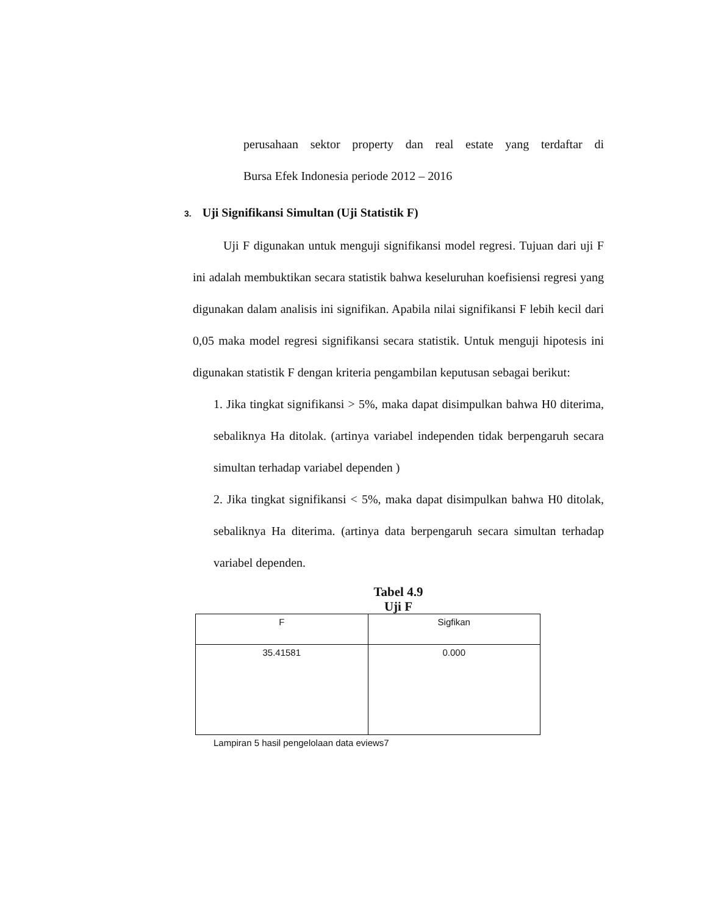perusahaan sektor property dan real estate yang terdaftar di
Bursa Efek Indonesia periode 2012 – 2016
3. Uji Signifikansi Simultan (Uji Statistik F)
Uji F digunakan untuk menguji signifikansi model regresi. Tujuan dari uji F ini adalah membuktikan secara statistik bahwa keseluruhan koefisiensi regresi yang digunakan dalam analisis ini signifikan. Apabila nilai signifikansi F lebih kecil dari 0,05 maka model regresi signifikansi secara statistik. Untuk menguji hipotesis ini digunakan statistik F dengan kriteria pengambilan keputusan sebagai berikut:
1. Jika tingkat signifikansi > 5%, maka dapat disimpulkan bahwa H0 diterima, sebaliknya Ha ditolak. (artinya variabel independen tidak berpengaruh secara simultan terhadap variabel dependen )
2. Jika tingkat signifikansi < 5%, maka dapat disimpulkan bahwa H0 ditolak, sebaliknya Ha diterima. (artinya data berpengaruh secara simultan terhadap variabel dependen.
Tabel 4.9
Uji F
| F | Sigfikan |
| 35.41581 | 0.000 |
Lampiran 5 hasil pengelolaan data eviews7